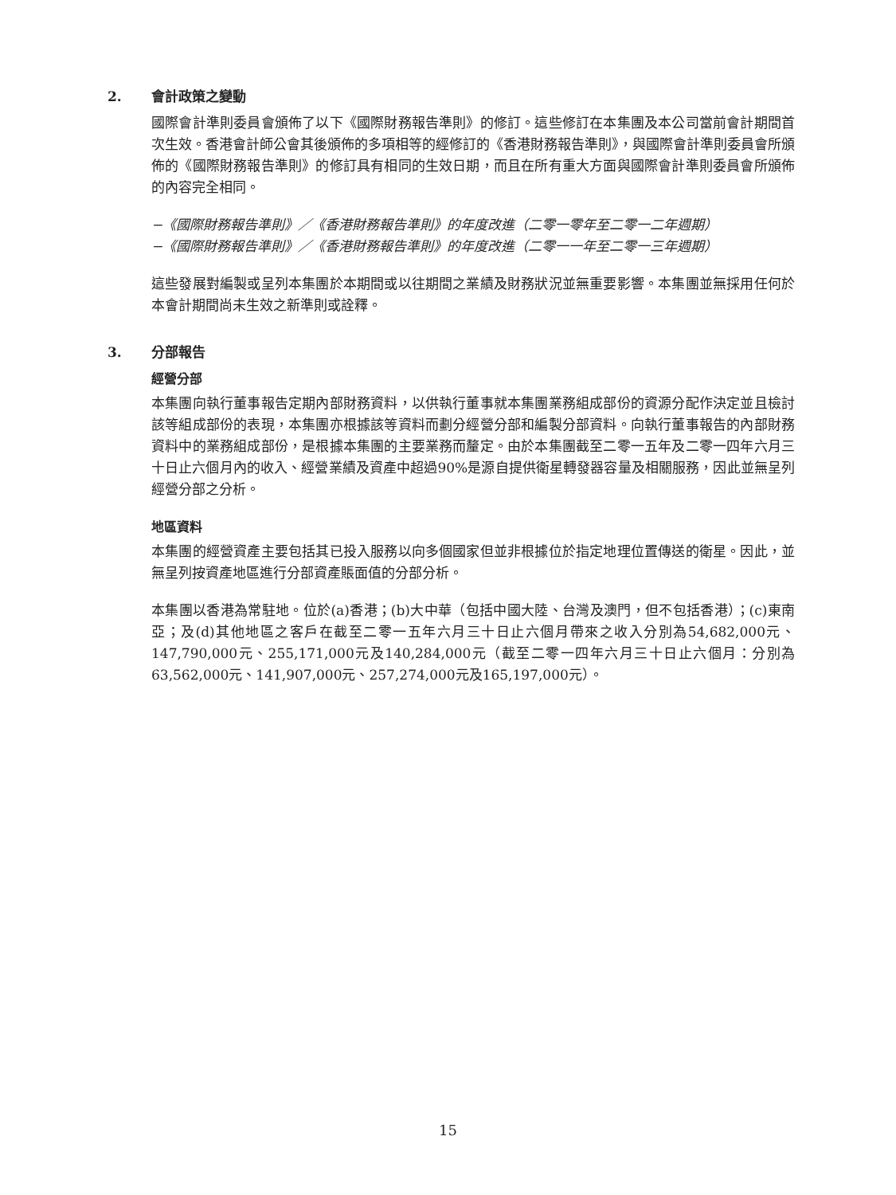2. 會計政策之變動
國際會計準則委員會頒佈了以下《國際財務報告準則》的修訂。這些修訂在本集團及本公司當前會計期間首次生效。香港會計師公會其後頒佈的多項相等的經修訂的《香港財務報告準則》，與國際會計準則委員會所頒佈的《國際財務報告準則》的修訂具有相同的生效日期，而且在所有重大方面與國際會計準則委員會所頒佈的內容完全相同。
−《國際財務報告準則》／《香港財務報告準則》的年度改進（二零一零年至二零一二年週期）
−《國際財務報告準則》／《香港財務報告準則》的年度改進（二零一一年至二零一三年週期）
這些發展對編製或呈列本集團於本期間或以往期間之業績及財務狀況並無重要影響。本集團並無採用任何於本會計期間尚未生效之新準則或詮釋。
3. 分部報告
經營分部
本集團向執行董事報告定期內部財務資料，以供執行董事就本集團業務組成部份的資源分配作決定並且檢討該等組成部份的表現，本集團亦根據該等資料而劃分經營分部和編製分部資料。向執行董事報告的內部財務資料中的業務組成部份，是根據本集團的主要業務而釐定。由於本集團截至二零一五年及二零一四年六月三十日止六個月內的收入、經營業績及資產中超過90%是源自提供衛星轉發器容量及相關服務，因此並無呈列經營分部之分析。
地區資料
本集團的經營資產主要包括其已投入服務以向多個國家但並非根據位於指定地理位置傳送的衛星。因此，並無呈列按資產地區進行分部資產賬面值的分部分析。
本集團以香港為常駐地。位於(a)香港；(b)大中華（包括中國大陸、台灣及澳門，但不包括香港）；(c)東南亞；及(d)其他地區之客戶在截至二零一五年六月三十日止六個月帶來之收入分別為54,682,000元、147,790,000元、255,171,000元及140,284,000元（截至二零一四年六月三十日止六個月：分別為63,562,000元、141,907,000元、257,274,000元及165,197,000元）。
15